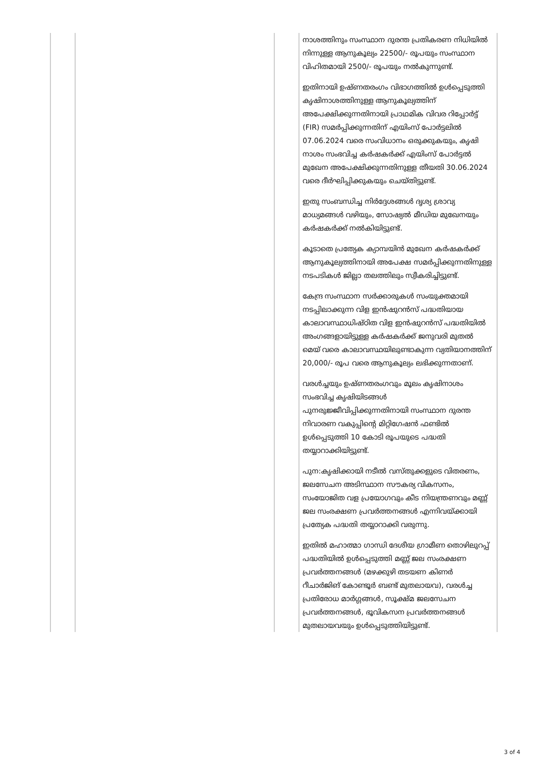| | | | നാശത്തിനും സംസ്ഥാന ദുരന്ത പ്രതികരണ നിധിയിൽ നിന്നുള്ള ആനുകൂല്യം 22500/- രൂപയും സംസ്ഥാന വിഹിതമായി 2500/- രൂപയും നൽകുന്നുണ്ട്. ഇതിനായി ഉഷ്ണതരംഗം വിഭാഗത്തിൽ ഉൾപ്പെടുത്തി കൃഷിനാശത്തിനുള്ള ആനുകൂല്യത്തിന് അപേക്ഷിക്കുന്നതിനായി പ്രാഥമിക വിവര റിപ്പോർട്ട് (FIR) സമർപ്പിക്കുന്നതിന് എയിംസ് പോർട്ടലിൽ 07.06.2024 വരെ സംവിധാനം ഒരുക്കുകയും, കൃഷി നാശം സംഭവിച്ച കർഷകർക്ക് എയിംസ് പോർട്ടൽ മുഖേന അപേക്ഷിക്കുന്നതിനുള്ള തീയതി 30.06.2024 വരെ ദീർഘിപ്പിക്കുകയും ചെയ്തിട്ടുണ്ട്. ഇതു സംബന്ധിച്ച നിർദ്ദേശങ്ങൾ ദൃശ്യ ശ്രാവ്യ മാധ്യമങ്ങൾ വഴിയും, സോഷ്യൽ മീഡിയ മുഖേനയും കർഷകർക്ക് നൽകിയിട്ടുണ്ട്. കൂടാതെ പ്രത്യേക ക്യാമ്പയിൻ മുഖേന കർഷകർക്ക് ആനുകൂല്യത്തിനായി അപേക്ഷ സമർപ്പിക്കുന്നതിനുള്ള നടപടികൾ ജില്ലാ തലത്തിലും സ്വീകരിച്ചിട്ടുണ്ട്. കേന്ദ്ര സംസ്ഥാന സർക്കാരുകൾ സംയുക്തമായി നടപ്പിലാക്കുന്ന വിള ഇൻഷുറൻസ് പദ്ധതിയായ കാലാവസ്ഥാധിഷ്ഠിത വിള ഇൻഷുറൻസ് പദ്ധതിയിൽ അംഗങ്ങളായിട്ടുള്ള കർഷകർക്ക് ജനുവരി മുതൽ മെയ് വരെ കാലാവസ്ഥയിലുണ്ടാകുന്ന വ്യതിയാനത്തിന് 20,000/- രൂപ വരെ ആനുകൂല്യം ലഭിക്കുന്നതാണ്. വരൾച്ചയും ഉഷ്ണതരംഗവും മൂലം കൃഷിനാശം സംഭവിച്ച കൃഷിയിടങ്ങൾ പുനരുജ്ജീവിപ്പിക്കുന്നതിനായി സംസ്ഥാന ദുരന്ത നിവാരണ വകുപ്പിന്റെ മിറ്റിഗേഷൻ ഫണ്ടിൽ ഉൾപ്പെടുത്തി 10 കോടി രൂപയുടെ പദ്ധതി തയ്യാറാക്കിയിട്ടുണ്ട്. പുന:കൃഷിക്കായി നടീൽ വസ്തുക്കളുടെ വിതരണം, ജലസേചന അടിസ്ഥാന സൗകര്യ വികസനം, സംയോജിത വള പ്രയോഗവും കീട നിയന്ത്രണവും മണ്ണ് ജല സംരക്ഷണ പ്രവർത്തനങ്ങൾ എന്നിവയ്ക്കായി പ്രത്യേക പദ്ധതി തയ്യാറാക്കി വരുന്നു. ഇതിൽ മഹാത്മാ ഗാന്ധി ദേശീയ ഗ്രാമീണ തൊഴിലുറപ്പ് പദ്ധതിയിൽ ഉൾപ്പെടുത്തി മണ്ണ് ജല സംരക്ഷണ പ്രവർത്തനങ്ങൾ (മഴക്കുഴി തടയണ കിണർ റീചാർജിങ് കോണ്ടൂർ ബണ്ട് മുതലായവ), വരൾച്ച പ്രതിരോധ മാർഗ്ഗങ്ങൾ, സൂക്ഷ്മ ജലസേചന പ്രവർത്തനങ്ങൾ, ഭൂവികസന പ്രവർത്തനങ്ങൾ മുതലായവയും ഉൾപ്പെടുത്തിയിട്ടുണ്ട്. |
3 of 4